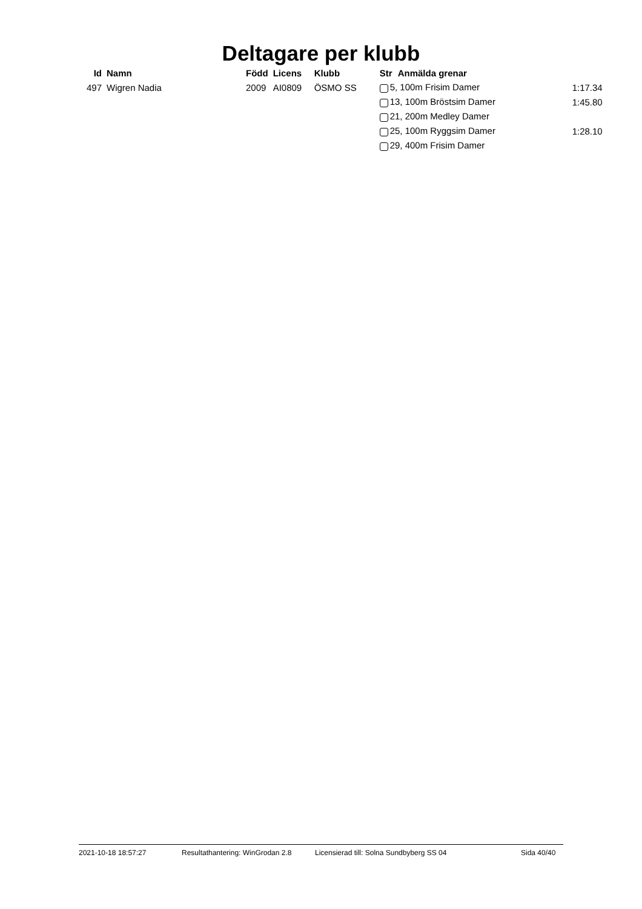Deltagare per klubb
| Id | Namn | Född | Licens | Klubb | Str | Anmälda grenar | |
| --- | --- | --- | --- | --- | --- | --- | --- |
| 497 | Wigren Nadia | 2009 | AI0809 | ÖSMO SS | 5, 100m Frisim Damer | | 1:17.34 |
| | | | | | 13, 100m Bröstsim Damer | | 1:45.80 |
| | | | | | 21, 200m Medley Damer | | |
| | | | | | 25, 100m Ryggsim Damer | | 1:28.10 |
| | | | | | 29, 400m Frisim Damer | | |
2021-10-18 18:57:27 Resultathantering: WinGrodan 2.8 Licensierad till: Solna Sundbyberg SS 04 Sida 40/40